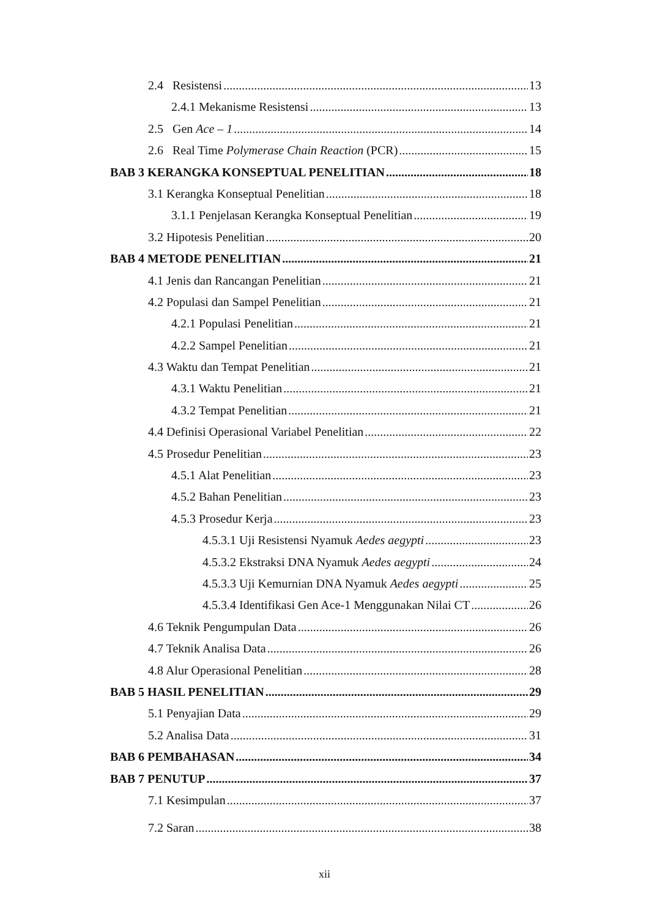2.4 Resistensi 13
2.4.1 Mekanisme Resistensi 13
2.5 Gen Ace – 1 14
2.6 Real Time Polymerase Chain Reaction (PCR) 15
BAB 3 KERANGKA KONSEPTUAL PENELITIAN 18
3.1 Kerangka Konseptual Penelitian 18
3.1.1 Penjelasan Kerangka Konseptual Penelitian 19
3.2 Hipotesis Penelitian 20
BAB 4 METODE PENELITIAN 21
4.1 Jenis dan Rancangan Penelitian 21
4.2 Populasi dan Sampel Penelitian 21
4.2.1 Populasi Penelitian 21
4.2.2 Sampel Penelitian 21
4.3 Waktu dan Tempat Penelitian 21
4.3.1 Waktu Penelitian 21
4.3.2 Tempat Penelitian 21
4.4 Definisi Operasional Variabel Penelitian 22
4.5 Prosedur Penelitian 23
4.5.1 Alat Penelitian 23
4.5.2 Bahan Penelitian 23
4.5.3 Prosedur Kerja 23
4.5.3.1 Uji Resistensi Nyamuk Aedes aegypti 23
4.5.3.2 Ekstraksi DNA Nyamuk Aedes aegypti 24
4.5.3.3 Uji Kemurnian DNA Nyamuk Aedes aegypti 25
4.5.3.4 Identifikasi Gen Ace-1 Menggunakan Nilai CT 26
4.6 Teknik Pengumpulan Data 26
4.7 Teknik Analisa Data 26
4.8 Alur Operasional Penelitian 28
BAB 5 HASIL PENELITIAN 29
5.1 Penyajian Data 29
5.2 Analisa Data 31
BAB 6 PEMBAHASAN 34
BAB 7 PENUTUP 37
7.1 Kesimpulan 37
7.2 Saran 38
xii